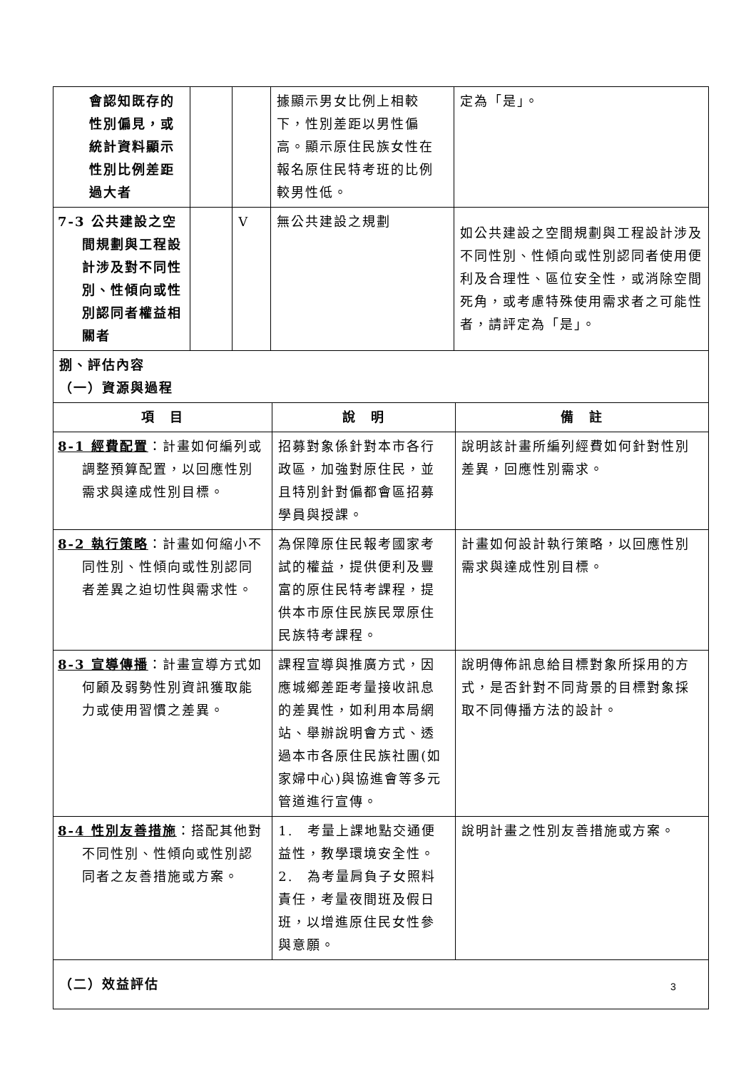| 會認知既存的性別偏見，或統計資料顯示性別比例差距過大者 | | | 據顯示男女比例上相較下，性別差距以男性偏高。顯示原住民族女性在報名原住民特考班的比例較男性低。 | | 定為「是」。 | |
| 7-3 公共建設之空間規劃與工程設計涉及對不同性別、性傾向或性別認同者權益相關者 | | V | 無公共建設之規劃 | | 如公共建設之空間規劃與工程設計涉及不同性別、性傾向或性別認同者使用便利及合理性、區位安全性，或消除空間死角，或考慮特殊使用需求者之可能性者，請評定為「是」。 | |
| 捌、評估內容 （一）資源與過程 | | | | | | |
| 項 目 | | | | 說 明 | | 備 註 |
| 8-1 經費配置 ：計畫如何編列或調整預算配置，以回應性別需求與達成性別目標。 | | | | 招募對象係針對本市各行政區，加強對原住民，並且特別針對偏都會區招募學員與授課。 | | 說明該計畫所編列經費如何針對性別差異，回應性別需求。 |
| 8-2 執行策略 ：計畫如何縮小不同性別、性傾向或性別認同者差異之迫切性與需求性。 | | | | 為保障原住民報考國家考試的權益，提供便利及豐富的原住民特考課程，提供本市原住民族民眾原住民族特考課程。 | | 計畫如何設計執行策略，以回應性別需求與達成性別目標。 |
| 8-3 宣導傳播 ：計畫宣導方式如何顧及弱勢性別資訊獲取能力或使用習慣之差異。 | | | | 課程宣導與推廣方式，因應城鄉差距考量接收訊息的差異性，如利用本局網站、舉辦說明會方式、透過本市各原住民族社團(如家婦中心)與協進會等多元管道進行宣傳。 | | 說明傳佈訊息給目標對象所採用的方式，是否針對不同背景的目標對象採取不同傳播方法的設計。 |
| 8-4 性別友善措施 ：搭配其他對不同性別、性傾向或性別認同者之友善措施或方案。 | | | | 1. 考量上課地點交通便益性，教學環境安全性。 2. 為考量肩負子女照料責任，考量夜間班及假日班，以增進原住民女性參與意願。 | | 說明計畫之性別友善措施或方案。 |
| （二）效益評估 | | | | | | |
3